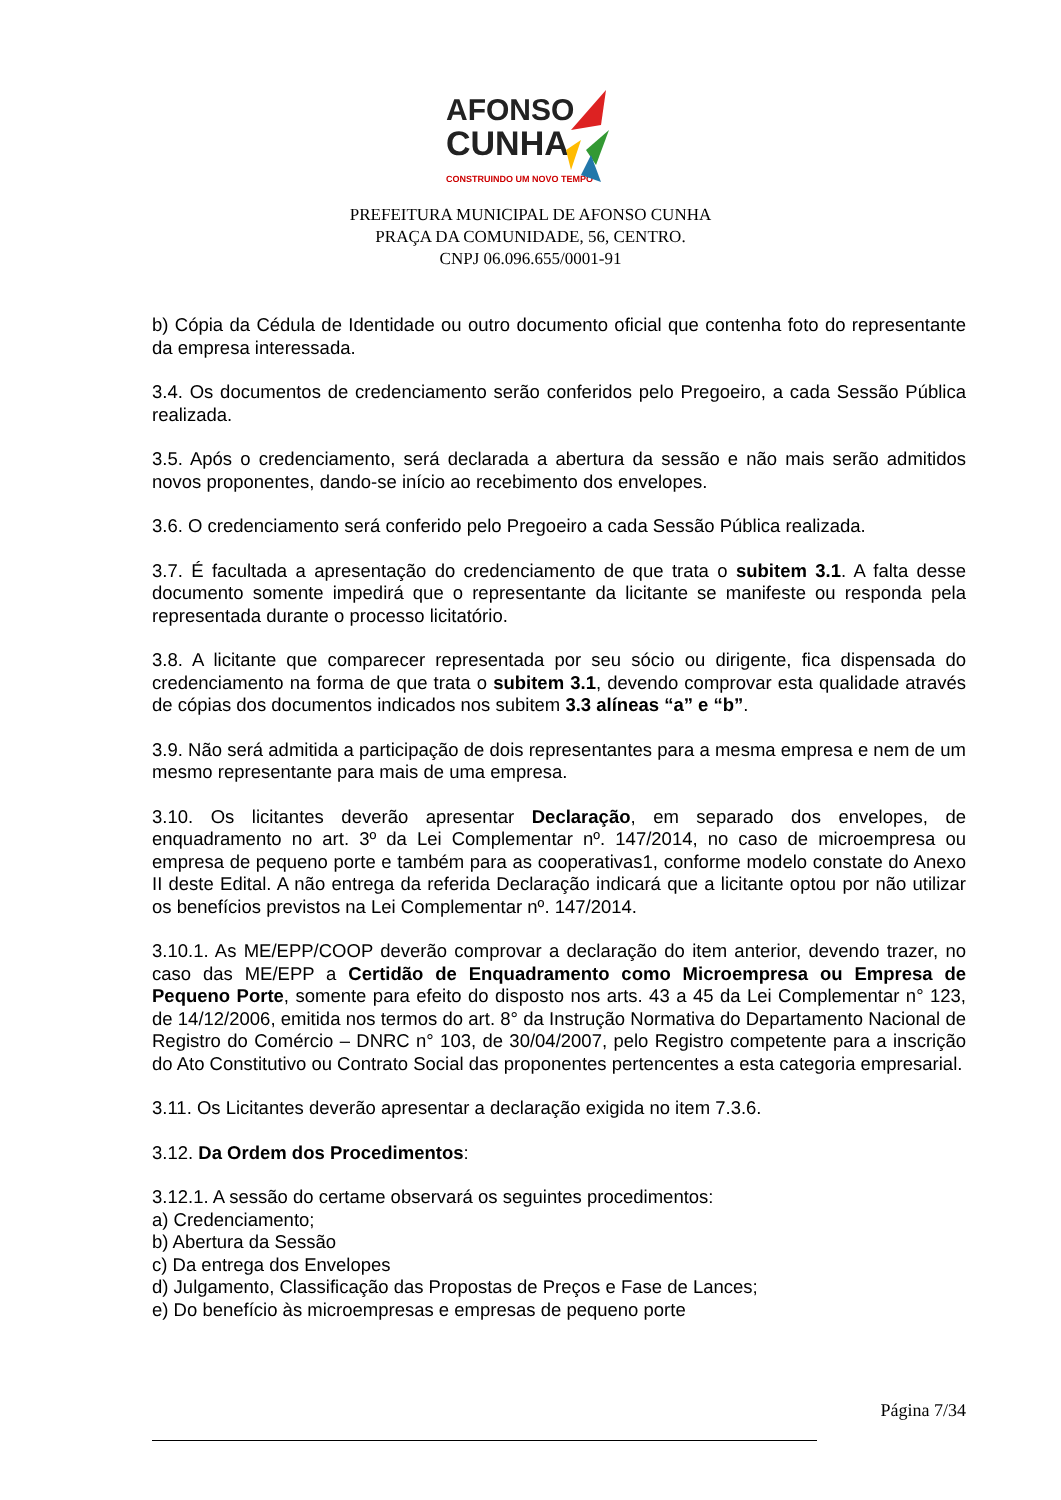AFONSO
CUNHA
CONSTRUINDO UM NOVO TEMPO
PREFEITURA MUNICIPAL DE AFONSO CUNHA
PRAÇA DA COMUNIDADE, 56, CENTRO.
CNPJ 06.096.655/0001-91
b) Cópia da Cédula de Identidade ou outro documento oficial que contenha foto do representante da empresa interessada.
3.4. Os documentos de credenciamento serão conferidos pelo Pregoeiro, a cada Sessão Pública realizada.
3.5. Após o credenciamento, será declarada a abertura da sessão e não mais serão admitidos novos proponentes, dando-se início ao recebimento dos envelopes.
3.6. O credenciamento será conferido pelo Pregoeiro a cada Sessão Pública realizada.
3.7. É facultada a apresentação do credenciamento de que trata o subitem 3.1. A falta desse documento somente impedirá que o representante da licitante se manifeste ou responda pela representada durante o processo licitatório.
3.8. A licitante que comparecer representada por seu sócio ou dirigente, fica dispensada do credenciamento na forma de que trata o subitem 3.1, devendo comprovar esta qualidade através de cópias dos documentos indicados nos subitem 3.3 alíneas “a” e “b”.
3.9. Não será admitida a participação de dois representantes para a mesma empresa e nem de um mesmo representante para mais de uma empresa.
3.10. Os licitantes deverão apresentar Declaração, em separado dos envelopes, de enquadramento no art. 3º da Lei Complementar nº. 147/2014, no caso de microempresa ou empresa de pequeno porte e também para as cooperativas1, conforme modelo constate do Anexo II deste Edital. A não entrega da referida Declaração indicará que a licitante optou por não utilizar os benefícios previstos na Lei Complementar nº. 147/2014.
3.10.1. As ME/EPP/COOP deverão comprovar a declaração do item anterior, devendo trazer, no caso das ME/EPP a Certidão de Enquadramento como Microempresa ou Empresa de Pequeno Porte, somente para efeito do disposto nos arts. 43 a 45 da Lei Complementar n° 123, de 14/12/2006, emitida nos termos do art. 8° da Instrução Normativa do Departamento Nacional de Registro do Comércio – DNRC n° 103, de 30/04/2007, pelo Registro competente para a inscrição do Ato Constitutivo ou Contrato Social das proponentes pertencentes a esta categoria empresarial.
3.11. Os Licitantes deverão apresentar a declaração exigida no item 7.3.6.
3.12. Da Ordem dos Procedimentos:
3.12.1. A sessão do certame observará os seguintes procedimentos:
a) Credenciamento;
b) Abertura da Sessão
c) Da entrega dos Envelopes
d) Julgamento, Classificação das Propostas de Preços e Fase de Lances;
e) Do benefício às microempresas e empresas de pequeno porte
Página 7/34